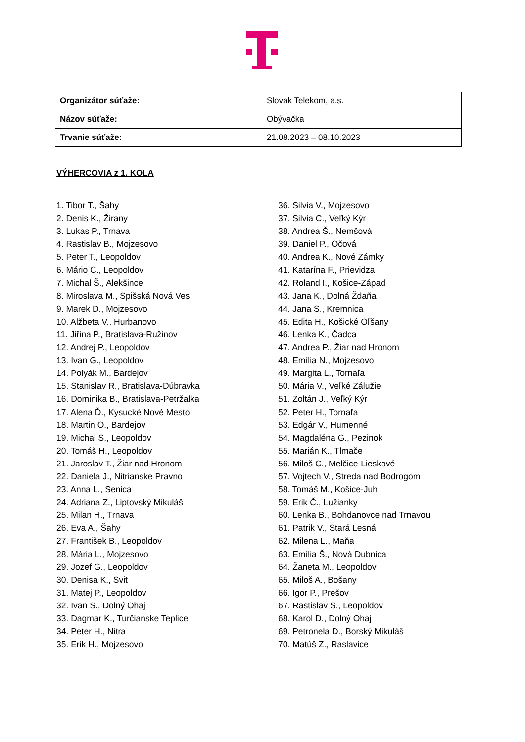| Organizátor súťaže: | Slovak Telekom, a.s. |
| Názov súťaže: | Obývačka |
| Trvanie súťaže: | 21.08.2023 – 08.10.2023 |
VÝHERCOVIA z 1. KOLA
1. Tibor T., Šahy
2. Denis K., Žirany
3. Lukas P., Trnava
4. Rastislav B., Mojzesovo
5. Peter T., Leopoldov
6. Mário C., Leopoldov
7. Michal Š., Alekšince
8. Miroslava M., Spišská Nová Ves
9. Marek D., Mojzesovo
10. Alžbeta V., Hurbanovo
11. Jiřina P., Bratislava-Ružinov
12. Andrej P., Leopoldov
13. Ivan G., Leopoldov
14. Polyák M., Bardejov
15. Stanislav R., Bratislava-Dúbravka
16. Dominika B., Bratislava-Petržalka
17. Alena Ď., Kysucké Nové Mesto
18. Martin O., Bardejov
19. Michal S., Leopoldov
20. Tomáš H., Leopoldov
21. Jaroslav T., Žiar nad Hronom
22. Daniela J., Nitrianske Pravno
23. Anna L., Senica
24. Adriana Z., Liptovský Mikuláš
25. Milan H., Trnava
26. Eva A., Šahy
27. František B., Leopoldov
28. Mária L., Mojzesovo
29. Jozef G., Leopoldov
30. Denisa K., Svit
31. Matej P., Leopoldov
32. Ivan S., Dolný Ohaj
33. Dagmar K., Turčianske Teplice
34. Peter H., Nitra
35. Erik H., Mojzesovo
36. Silvia V., Mojzesovo
37. Silvia C., Veľký Kýr
38. Andrea Š., Nemšová
39. Daniel P., Očová
40. Andrea K., Nové Zámky
41. Katarína F., Prievidza
42. Roland I., Košice-Západ
43. Jana K., Dolná Ždaňa
44. Jana S., Kremnica
45. Edita H., Košické Oľšany
46. Lenka K., Čadca
47. Andrea P., Žiar nad Hronom
48. Emília N., Mojzesovo
49. Margita L., Tornaľa
50. Mária V., Veľké Zálužie
51. Zoltán J., Veľký Kýr
52. Peter H., Tornaľa
53. Edgár V., Humenné
54. Magdaléna G., Pezinok
55. Marián K., Tlmače
56. Miloš C., Melčice-Lieskové
57. Vojtech V., Streda nad Bodrogom
58. Tomáš M., Košice-Juh
59. Erik Č., Lužianky
60. Lenka B., Bohdanovce nad Trnavou
61. Patrik V., Stará Lesná
62. Milena L., Maňa
63. Emília Š., Nová Dubnica
64. Žaneta M., Leopoldov
65. Miloš A., Bošany
66. Igor P., Prešov
67. Rastislav S., Leopoldov
68. Karol D., Dolný Ohaj
69. Petronela D., Borský Mikuláš
70. Matúš Z., Raslavice